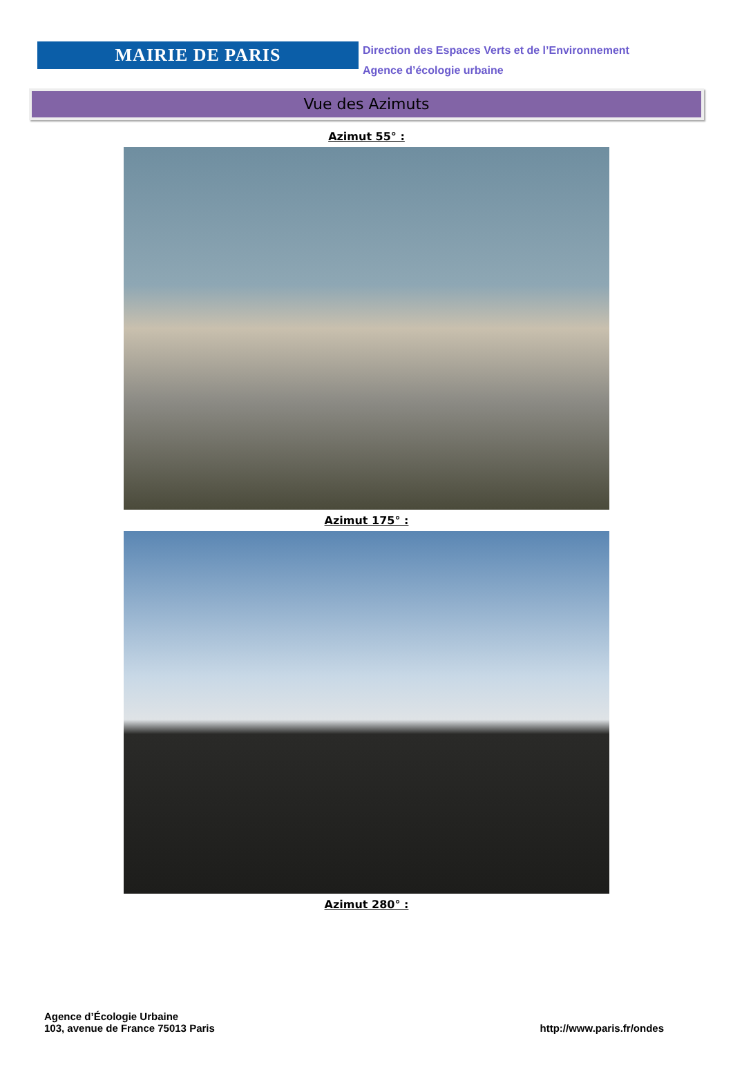MAIRIE DE PARIS
Direction des Espaces Verts et de l’Environnement
Agence d’écologie urbaine
Vue des Azimuts
Azimut 55° :
Azimut 175° :
Azimut 280° :
Agence d’Écologie Urbaine
103, avenue de France 75013 Paris
http://www.paris.fr/ondes